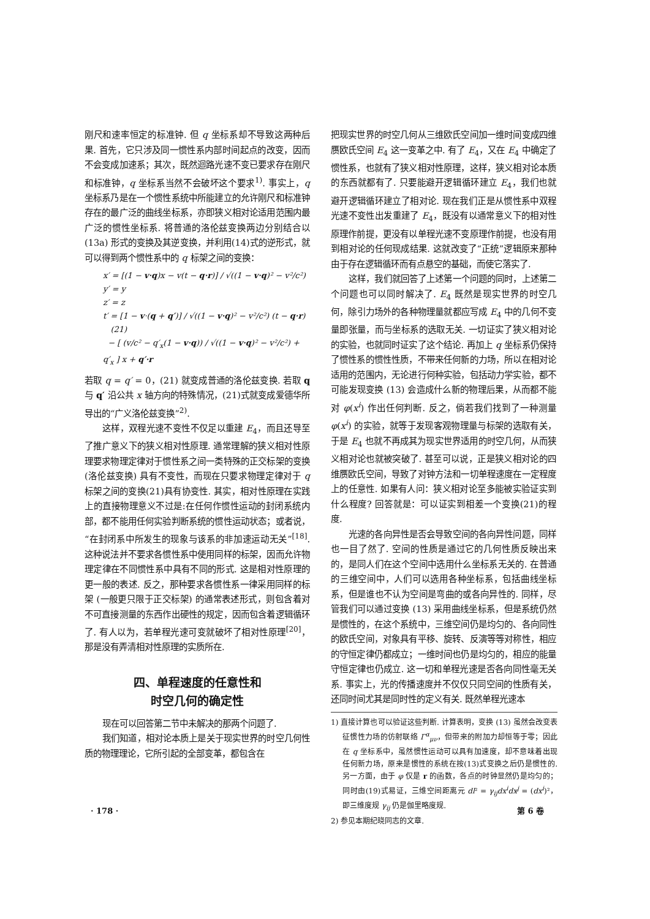刚尺和速率恒定的标准钟. 但 q 坐标系却不导致这两种后果. 首先，它只涉及同一惯性系内部时间起点的改变，因而不会变成加速系；其次，既然迴路光速不变已要求存在刚尺和标准钟，q 坐标系当然不会破坏这个要求<sup>1)</sup>. 事实上，q 坐标系乃是在一个惯性系统中所能建立的允许刚尺和标准钟存在的最广泛的曲线坐标系，亦即狭义相对论适用范围内最广泛的惯性坐标系. 将普通的洛伦兹变换两边分别结合以 (13a) 形式的变换及其逆变换，并利用(14)式的逆形式，就可以得到两个惯性系中的 q 标架之间的变换：
x′ = [(1 − v·q)x − v(t − q·r)] / √((1 − v·q)² − v²/c²)
y′ = y
z′ = z
t′ = [1 − v·(q + q′)] / √((1 − v·q)² − v²/c²) (t − q·r) (21)
− [ (v/c² − q′<sub>x</sub>(1 − v·q)) / √((1 − v·q)² − v²/c²) + q′<sub>x</sub> ] x + q′·r
若取 q = q′ = 0，(21) 就变成普通的洛伦兹变换. 若取 q 与 q′ 沿公共 x 轴方向的特殊情况，(21)式就变成爱德华所导出的“广义洛伦兹变换”<sup>2)</sup>.
这样，双程光速不变性不仅足以重建 E<sub>4</sub>，而且还导至了推广意义下的狭义相对性原理. 通常理解的狭义相对性原理要求物理定律对于惯性系之间一类特殊的正交标架的变换 (洛伦兹变换) 具有不变性，而现在只要求物理定律对于 q 标架之间的变换(21)具有协变性. 其实，相对性原理在实践上的直接物理意义不过是:在任何作惯性运动的封闭系统内部，都不能用任何实验判断系统的惯性运动状态；或者说，“在封闭系中所发生的现象与该系的非加速运动无关”<sup>[18]</sup>. 这种说法并不要求各惯性系中使用同样的标架，因而允许物理定律在不同惯性系中具有不同的形式. 这是相对性原理的更一般的表述. 反之，那种要求各惯性系一律采用同样的标架 (一般更只限于正交标架) 的通常表述形式，则包含着对不可直接测量的东西作出硬性的规定，因而包含着逻辑循环了. 有人以为，若单程光速可变就破坏了相对性原理<sup>[20]</sup>，那是没有弄清相对性原理的实质所在.
四、单程速度的任意性和
时空几何的确定性
现在可以回答第二节中未解决的那两个问题了.
我们知道，相对论本质上是关于现实世界的时空几何性质的物理理论，它所引起的全部变革，都包含在
把现实世界的时空几何从三维欧氏空间加一维时间变成四维赝欧氏空间 E<sub>4</sub> 这一变革之中. 有了 E<sub>4</sub>，又在 E<sub>4</sub> 中确定了惯性系，也就有了狭义相对性原理，这样，狭义相对论本质的东西就都有了. 只要能避开逻辑循环建立 E<sub>4</sub>，我们也就避开逻辑循环建立了相对论. 现在我们正是从惯性系中双程光速不变性出发重建了 E<sub>4</sub>，既没有以通常意义下的相对性原理作前提，更没有以单程光速不变原理作前提，也没有用到相对论的任何现成结果. 这就改变了“正统”逻辑原来那种由于存在逻辑循环而有点悬空的基础，而使它落实了.
这样，我们就回答了上述第一个问题的同时，上述第二个问题也可以同时解决了. E<sub>4</sub> 既然是现实世界的时空几何，除引力场外的各种物理量就都应写成 E<sub>4</sub> 中的几何不变量即张量，而与坐标系的选取无关. 一切证实了狭义相对论的实验，也就同时证实了这个结论. 再加上 q 坐标系仍保持了惯性系的惯性性质，不带来任何新的力场，所以在相对论适用的范围内，无论进行何种实验，包括动力学实验，都不可能发现变换 (13) 会造成什么新的物理后果，从而都不能对 φ(x<sup>i</sup>) 作出任何判断. 反之，倘若我们找到了一种测量 φ(x<sup>i</sup>) 的实验，就等于发现客观物理量与标架的选取有关，于是 E<sub>4</sub> 也就不再成其为现实世界适用的时空几何，从而狭义相对论也就被突破了. 甚至可以说，正是狭义相对论的四维赝欧氏空间，导致了对钟方法和一切单程速度在一定程度上的任意性. 如果有人问：狭义相对论至多能被实验证实到什么程度? 回答就是：可以证实到相差一个变换(21)的程度.
光速的各向异性是否会导致空间的各向异性问题，同样也一目了然了. 空间的性质是通过它的几何性质反映出来的，是同人们在这个空间中选用什么坐标系无关的. 在普通的三维空间中，人们可以选用各种坐标系，包括曲线坐标系，但是谁也不认为空间是弯曲的或各向异性的. 同样，尽管我们可以通过变换 (13) 采用曲线坐标系，但是系统仍然是惯性的，在这个系统中，三维空间仍是均匀的、各向同性的欧氏空间，对象具有平移、旋转、反演等等对称性，相应的守恒定律仍都成立；一维时间也仍是均匀的，相应的能量守恒定律也仍成立. 这一切和单程光速是否各向同性毫无关系. 事实上，光的传播速度并不仅仅只同空间的性质有关，还同时间尤其是同时性的定义有关. 既然单程光速本
1) 直接计算也可以验证这些判断. 计算表明，变换 (13) 虽然会改变表征惯性力场的仿射联络 Γ<sup>α</sup><sub>μν</sub>，但带来的附加力却恒等于零；因此在 q 坐标系中，虽然惯性运动可以具有加速度，却不意味着出现任何新力场，原来是惯性的系统在按(13)式变换之后仍是惯性的. 另一方面，由于 φ 仅是 r 的函数，各点的时钟显然仍是均匀的；同时由(19)式易证，三维空间距离元 dl² = γ<sub>ij</sub>dx<sup>i</sup>dx<sup>j</sup> = (dx<sup>i</sup>)²，即三维度规 γ<sub>ij</sub> 仍是伽里略度规.
2) 参见本期纪晓同志的文章.
· 178 · 第 6 卷